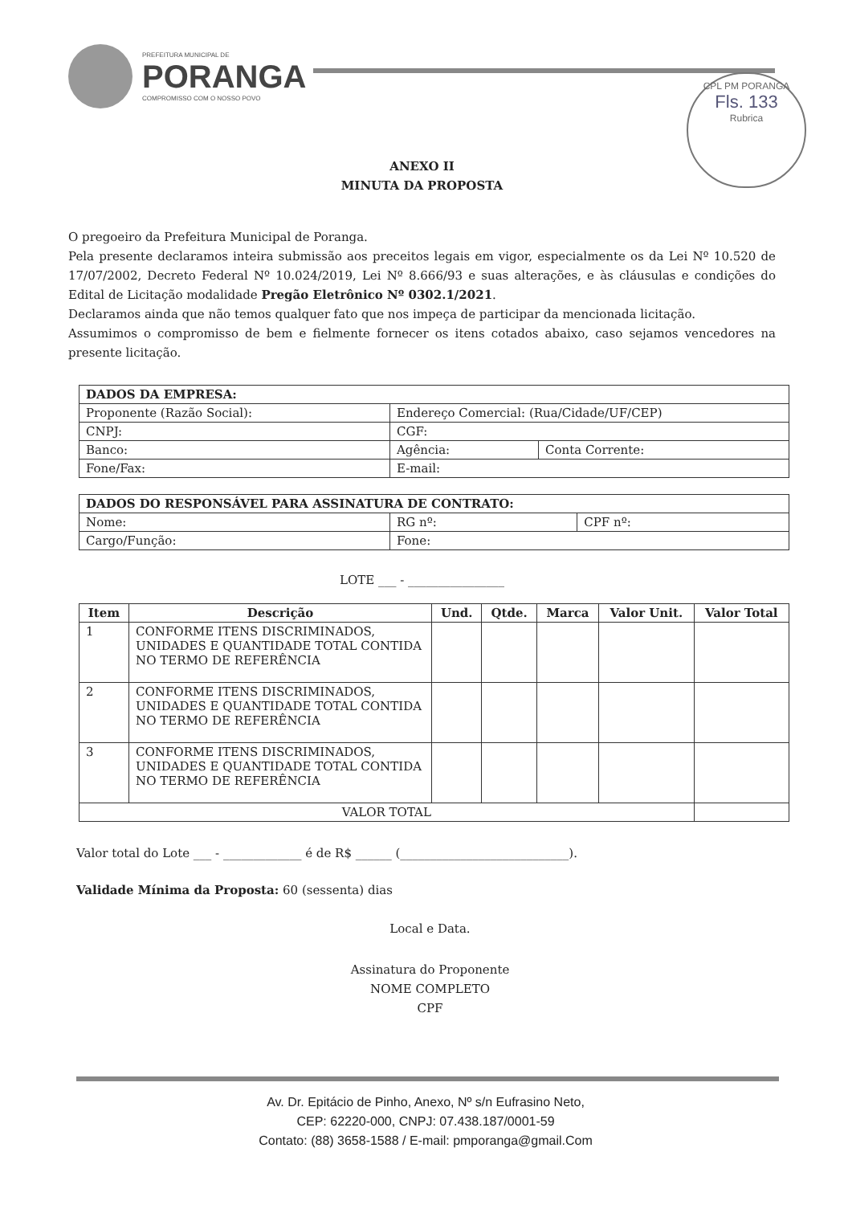PREFEITURA MUNICIPAL DE
PORANGA
COMPROMISSO COM O NOSSO POVO
CPL PM PORANGA
Fls. 133
Rubrica
ANEXO II
MINUTA DA PROPOSTA
O pregoeiro da Prefeitura Municipal de Poranga.
Pela presente declaramos inteira submissão aos preceitos legais em vigor, especialmente os da Lei Nº 10.520 de 17/07/2002, Decreto Federal Nº 10.024/2019, Lei Nº 8.666/93 e suas alterações, e às cláusulas e condições do Edital de Licitação modalidade Pregão Eletrônico Nº 0302.1/2021.
Declaramos ainda que não temos qualquer fato que nos impeça de participar da mencionada licitação.
Assumimos o compromisso de bem e fielmente fornecer os itens cotados abaixo, caso sejamos vencedores na presente licitação.
| DADOS DA EMPRESA: | | |
| Proponente (Razão Social): | Endereço Comercial: (Rua/Cidade/UF/CEP) | |
| CNPJ: | CGF: | |
| Banco: | Agência: | Conta Corrente: |
| Fone/Fax: | E-mail: | |
| DADOS DO RESPONSÁVEL PARA ASSINATURA DE CONTRATO: | | |
| Nome: | RG nº: | CPF nº: |
| Cargo/Função: | Fone: | |
LOTE ___ - ________________
| Item | Descrição | Und. | Qtde. | Marca | Valor Unit. | Valor Total |
| --- | --- | --- | --- | --- | --- | --- |
| 1 | CONFORME ITENS DISCRIMINADOS, UNIDADES E QUANTIDADE TOTAL CONTIDA NO TERMO DE REFERÊNCIA | | | | | |
| 2 | CONFORME ITENS DISCRIMINADOS, UNIDADES E QUANTIDADE TOTAL CONTIDA NO TERMO DE REFERÊNCIA | | | | | |
| 3 | CONFORME ITENS DISCRIMINADOS, UNIDADES E QUANTIDADE TOTAL CONTIDA NO TERMO DE REFERÊNCIA | | | | | |
| VALOR TOTAL | | | | | | |
Valor total do Lote ___ - _____________ é de R$ ______ (____________________________).
Validade Mínima da Proposta: 60 (sessenta) dias
Local e Data.
Assinatura do Proponente
NOME COMPLETO
CPF
Av. Dr. Epitácio de Pinho, Anexo, Nº s/n Eufrasino Neto,
CEP: 62220-000, CNPJ: 07.438.187/0001-59
Contato: (88) 3658-1588 / E-mail: pmporanga@gmail.Com